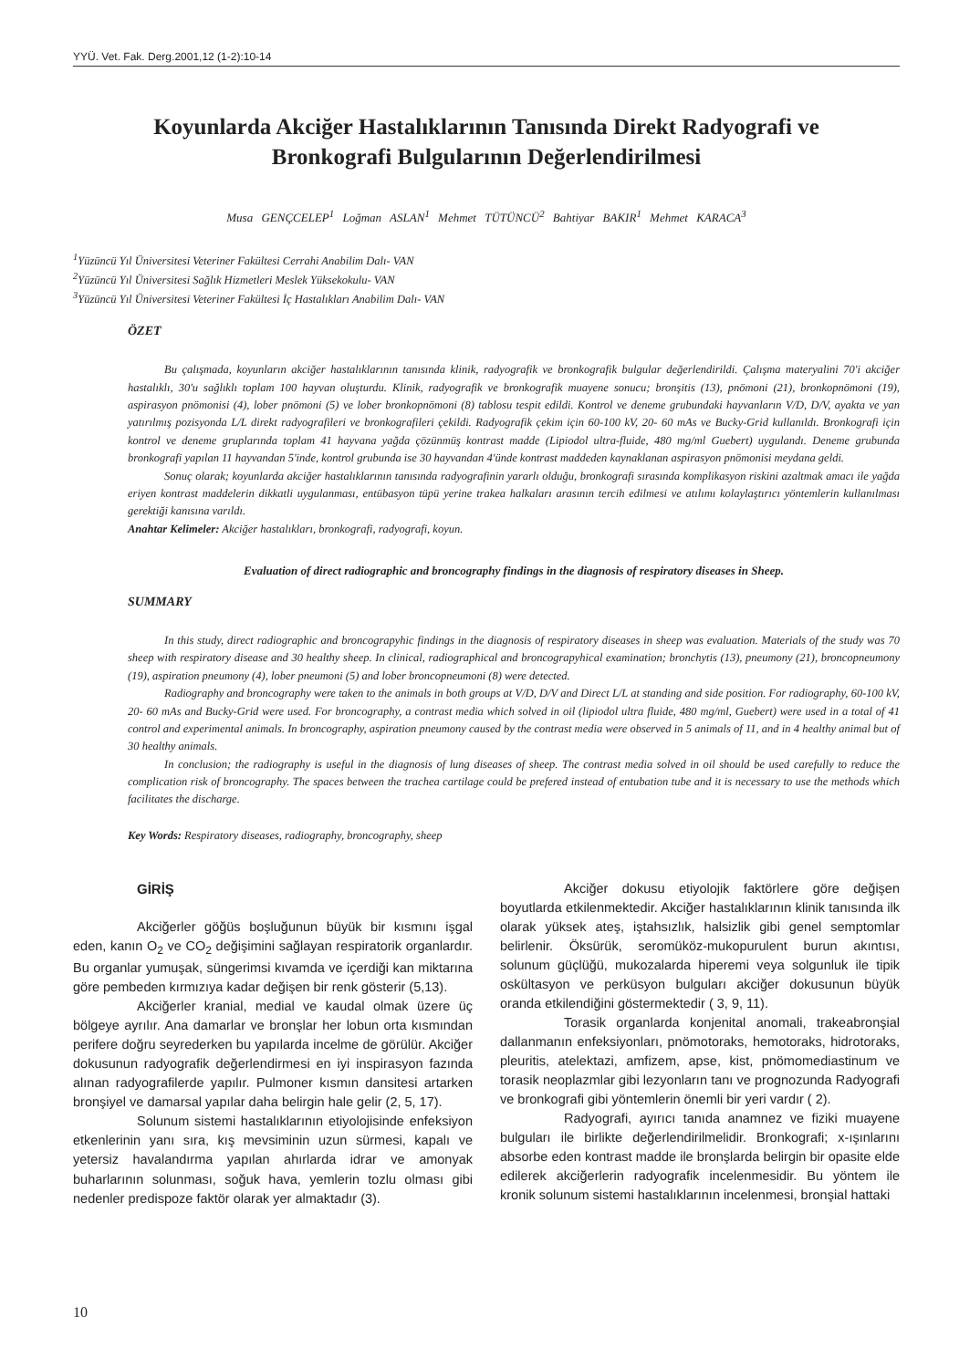YYÜ. Vet. Fak. Derg.2001,12 (1-2):10-14
Koyunlarda Akciğer Hastalıklarının Tanısında Direkt Radyografi ve
Bronkografi Bulgularının Değerlendirilmesi
Musa GENÇCELEP<sup>1</sup> Loğman ASLAN<sup>1</sup> Mehmet TÜTÜNCÜ<sup>2</sup> Bahtiyar BAKIR<sup>1</sup> Mehmet KARACA<sup>3</sup>
<sup>1</sup> Yüzüncü Yıl Üniversitesi Veteriner Fakültesi Cerrahi Anabilim Dalı- VAN
<sup>2</sup> Yüzüncü Yıl Üniversitesi Sağlık Hizmetleri Meslek Yüksekokulu- VAN
<sup>3</sup> Yüzüncü Yıl Üniversitesi Veteriner Fakültesi İç Hastalıkları Anabilim Dalı- VAN
ÖZET
Bu çalışmada, koyunların akciğer hastalıklarının tanısında klinik, radyografik ve bronkografik bulgular değerlendirildi. Çalışma materyalini 70'i akciğer hastalıklı, 30'u sağlıklı toplam 100 hayvan oluşturdu. Klinik, radyografik ve bronkografik muayene sonucu; bronşitis (13), pnömoni (21), bronkopnömoni (19), aspirasyon pnömonisi (4), lober pnömoni (5) ve lober bronkopnömoni (8) tablosu tespit edildi. Kontrol ve deneme grubundaki hayvanların V/D, D/V, ayakta ve yan yatırılmış pozisyonda L/L direkt radyografileri ve bronkografileri çekildi. Radyografik çekim için 60-100 kV, 20- 60 mAs ve Bucky-Grid kullanıldı. Bronkografi için kontrol ve deneme gruplarında toplam 41 hayvana yağda çözünmüş kontrast madde (Lipiodol ultra-fluide, 480 mg/ml Guebert) uygulandı. Deneme grubunda bronkografi yapılan 11 hayvandan 5'inde, kontrol grubunda ise 30 hayvandan 4'ünde kontrast maddeden kaynaklanan aspirasyon pnömonisi meydana geldi.
Sonuç olarak; koyunlarda akciğer hastalıklarının tanısında radyografinin yararlı olduğu, bronkografi sırasında komplikasyon riskini azaltmak amacı ile yağda eriyen kontrast maddelerin dikkatli uygulanması, entübasyon tüpü yerine trakea halkaları arasının tercih edilmesi ve atılımı kolaylaştırıcı yöntemlerin kullanılması gerektiği kanısına varıldı.
Anahtar Kelimeler: Akciğer hastalıkları, bronkografi, radyografi, koyun.
Evaluation of direct radiographic and broncography findings in the diagnosis of respiratory diseases in Sheep.
SUMMARY
In this study, direct radiographic and broncograpyhic findings in the diagnosis of respiratory diseases in sheep was evaluation. Materials of the study was 70 sheep with respiratory disease and 30 healthy sheep. In clinical, radiographical and broncograpyhical examination; bronchytis (13), pneumony (21), broncopneumony (19), aspiration pneumony (4), lober pneumoni (5) and lober broncopneumoni (8) were detected.
Radiography and broncography were taken to the animals in both groups at V/D, D/V and Direct L/L at standing and side position. For radiography, 60-100 kV, 20- 60 mAs and Bucky-Grid were used. For broncography, a contrast media which solved in oil (lipiodol ultra fluide, 480 mg/ml, Guebert) were used in a total of 41 control and experimental animals. In broncography, aspiration pneumony caused by the contrast media were observed in 5 animals of 11, and in 4 healthy animal but of 30 healthy animals.
In conclusion; the radiography is useful in the diagnosis of lung diseases of sheep. The contrast media solved in oil should be used carefully to reduce the complication risk of broncography. The spaces between the trachea cartilage could be prefered instead of entubation tube and it is necessary to use the methods which facilitates the discharge.
Key Words: Respiratory diseases, radiography, broncography, sheep
GİRİŞ
Akciğerler göğüs boşluğunun büyük bir kısmını işgal eden, kanın O<sub>2</sub> ve CO<sub>2</sub> değişimini sağlayan respiratorik organlardır. Bu organlar yumuşak, süngerimsi kıvamda ve içerdiği kan miktarına göre pembeden kırmızıya kadar değişen bir renk gösterir (5,13).
Akciğerler kranial, medial ve kaudal olmak üzere üç bölgeye ayrılır. Ana damarlar ve bronşlar her lobun orta kısmından perifere doğru seyrederken bu yapılarda incelme de görülür. Akciğer dokusunun radyografik değerlendirmesi en iyi inspirasyon fazında alınan radyografilerde yapılır. Pulmoner kısmın dansitesi artarken bronşiyel ve damarsal yapılar daha belirgin hale gelir (2, 5, 17).
Solunum sistemi hastalıklarının etiyolojisinde enfeksiyon etkenlerinin yanı sıra, kış mevsiminin uzun sürmesi, kapalı ve yetersiz havalandırma yapılan ahırlarda idrar ve amonyak buharlarının solunması, soğuk hava, yemlerin tozlu olması gibi nedenler predispoze faktör olarak yer almaktadır (3).
Akciğer dokusu etiyolojik faktörlere göre değişen boyutlarda etkilenmektedir. Akciğer hastalıklarının klinik tanısında ilk olarak yüksek ateş, iştahsızlık, halsizlik gibi genel semptomlar belirlenir. Öksürük, seromüköz-mukopurulent burun akıntısı, solunum güçlüğü, mukozalarda hiperemi veya solgunluk ile tipik oskültasyon ve perküsyon bulguları akciğer dokusunun büyük oranda etkilendiğini göstermektedir ( 3, 9, 11).
Torasik organlarda konjenital anomali, trakeabronşial dallanmanın enfeksiyonları, pnömotoraks, hemotoraks, hidrotoraks, pleuritis, atelektazi, amfizem, apse, kist, pnömomediastinum ve torasik neoplazmlar gibi lezyonların tanı ve prognozunda Radyografi ve bronkografi gibi yöntemlerin önemli bir yeri vardır ( 2).
Radyografi, ayırıcı tanıda anamnez ve fiziki muayene bulguları ile birlikte değerlendirilmelidir. Bronkografi; x-ışınlarını absorbe eden kontrast madde ile bronşlarda belirgin bir opasite elde edilerek akciğerlerin radyografik incelenmesidir. Bu yöntem ile kronik solunum sistemi hastalıklarının incelenmesi, bronşial hattaki
10